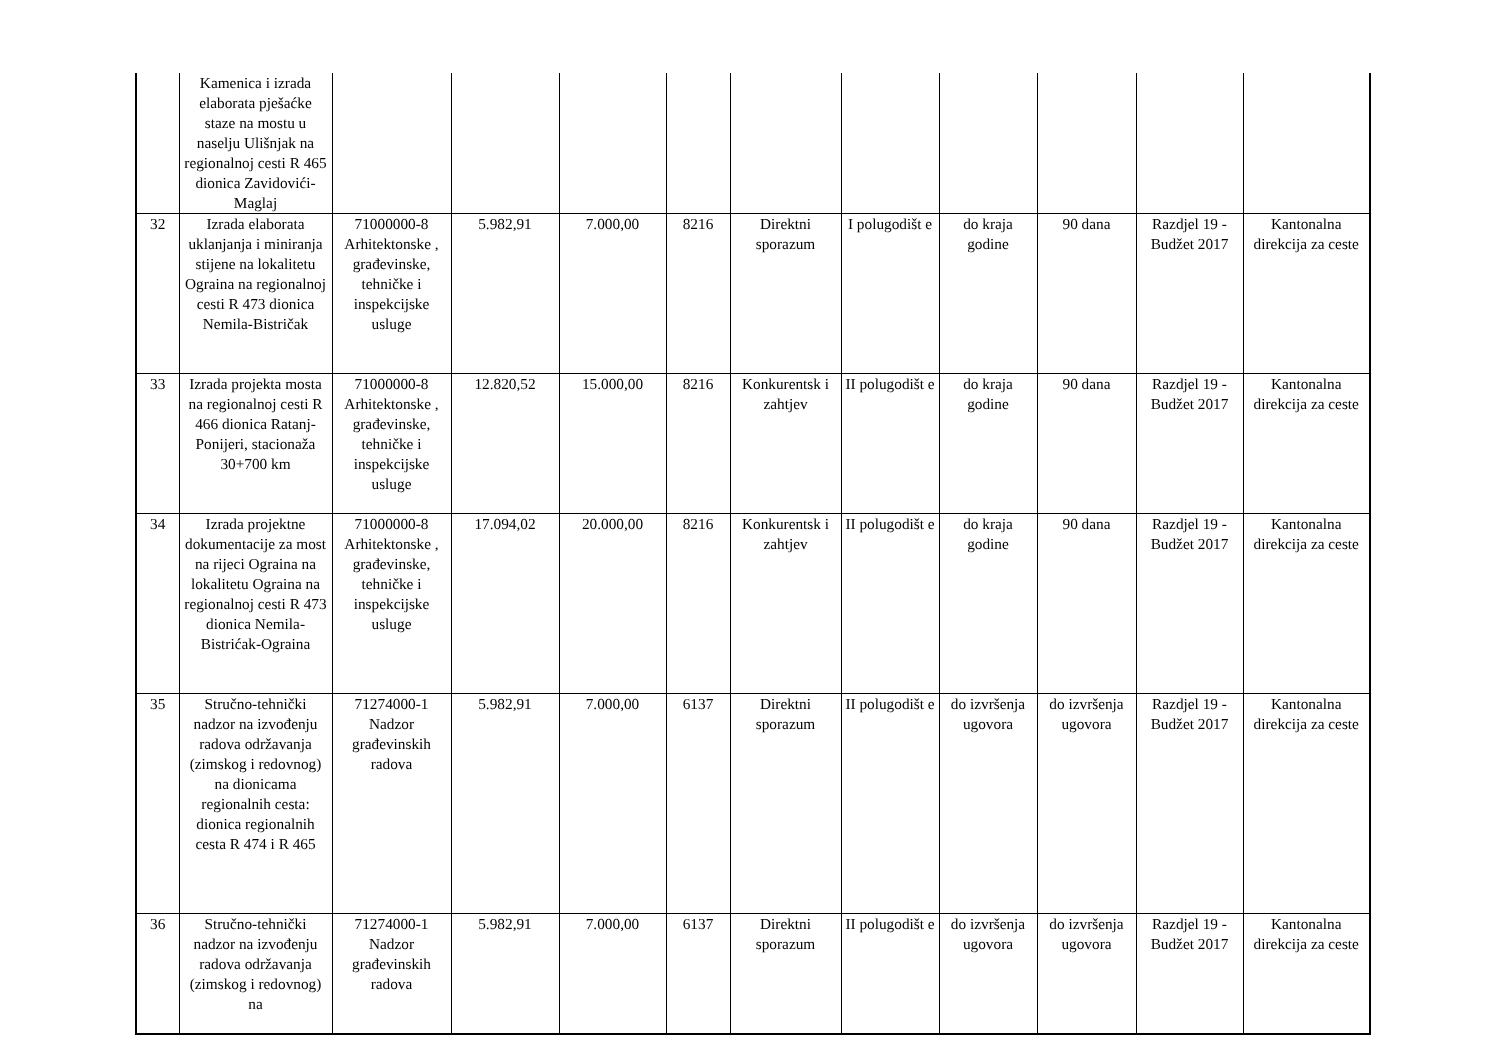| | Kamenica i izrada elaborata pješaćke staze na mostu u naselju Ulišnjak na regionalnoj cesti R 465 dionica Zavidovići-Maglaj | | | | | | | | | | |
| 32 | Izrada elaborata uklanjanja i miniranja stijene na lokalitetu Ograina na regionalnoj cesti R 473 dionica Nemila-Bistričak | 71000000-8 Arhitektonske , građevinske, tehničke i inspekcijske usluge | 5.982,91 | 7.000,00 | 8216 | Direktni sporazum | I polugodišt e | do kraja godine | 90 dana | Razdjel 19 - Budžet 2017 | Kantonalna direkcija za ceste |
| 33 | Izrada projekta mosta na regionalnoj cesti R 466 dionica Ratanj-Ponijeri, stacionaža 30+700 km | 71000000-8 Arhitektonske , građevinske, tehničke i inspekcijske usluge | 12.820,52 | 15.000,00 | 8216 | Konkurentsk i zahtjev | II polugodišt e | do kraja godine | 90 dana | Razdjel 19 - Budžet 2017 | Kantonalna direkcija za ceste |
| 34 | Izrada projektne dokumentacije za most na rijeci Ograina na lokalitetu Ograina na regionalnoj cesti R 473 dionica Nemila-Bistrićak-Ograina | 71000000-8 Arhitektonske , građevinske, tehničke i inspekcijske usluge | 17.094,02 | 20.000,00 | 8216 | Konkurentsk i zahtjev | II polugodišt e | do kraja godine | 90 dana | Razdjel 19 - Budžet 2017 | Kantonalna direkcija za ceste |
| 35 | Stručno-tehnički nadzor na izvođenju radova održavanja (zimskog i redovnog) na dionicama regionalnih cesta: dionica regionalnih cesta R 474 i R 465 | 71274000-1 Nadzor građevinskih radova | 5.982,91 | 7.000,00 | 6137 | Direktni sporazum | II polugodišt e | do izvršenja ugovora | do izvršenja ugovora | Razdjel 19 - Budžet 2017 | Kantonalna direkcija za ceste |
| 36 | Stručno-tehnički nadzor na izvođenju radova održavanja (zimskog i redovnog) na | 71274000-1 Nadzor građevinskih radova | 5.982,91 | 7.000,00 | 6137 | Direktni sporazum | II polugodišt e | do izvršenja ugovora | do izvršenja ugovora | Razdjel 19 - Budžet 2017 | Kantonalna direkcija za ceste |